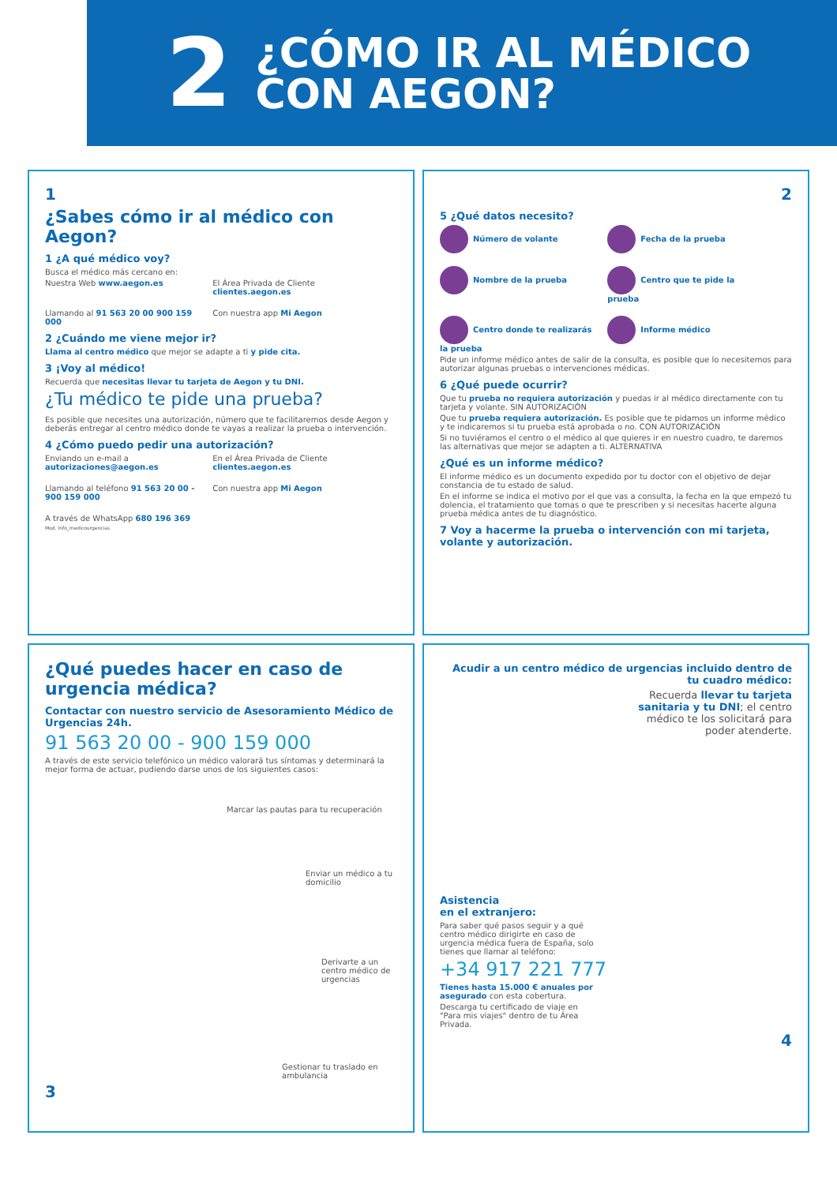2
¿CÓMO IR AL MÉDICO
CON AEGON?
1
¿Sabes cómo ir al médico con Aegon?
1 ¿A qué médico voy?
Busca el médico más cercano en:
Nuestra Web www.aegon.es
El Área Privada de Cliente clientes.aegon.es
Llamando al 91 563 20 00 900 159 000
Con nuestra app Mi Aegon
2 ¿Cuándo me viene mejor ir?
Llama al centro médico que mejor se adapte a ti y pide cita.
3 ¡Voy al médico!
Recuerda que necesitas llevar tu tarjeta de Aegon y tu DNI.
¿Tu médico te pide una prueba?
Es posible que necesites una autorización, número que te facilitaremos desde Aegon y deberás entregar al centro médico donde te vayas a realizar la prueba o intervención.
4 ¿Cómo puedo pedir una autorización?
Enviando un e-mail a autorizaciones@aegon.es
En el Área Privada de Cliente clientes.aegon.es
Llamando al teléfono 91 563 20 00 - 900 159 000
Con nuestra app Mi Aegon
A través de WhatsApp 680 196 369
Mod. Info_medicourgencias
2
5 ¿Qué datos necesito?
Número de volante
Fecha de la prueba
Nombre de la prueba
Centro que te pide la prueba
Centro donde te realizarás la prueba
Informe médico
Pide un informe médico antes de salir de la consulta, es posible que lo necesitemos para autorizar algunas pruebas o intervenciones médicas.
6 ¿Qué puede ocurrir?
Que tu prueba no requiera autorización y puedas ir al médico directamente con tu tarjeta y volante. SIN AUTORIZACIÓN
Que tu prueba requiera autorización. Es posible que te pidamos un informe médico y te indicaremos si tu prueba está aprobada o no. CON AUTORIZACIÓN
Si no tuviéramos el centro o el médico al que quieres ir en nuestro cuadro, te daremos las alternativas que mejor se adapten a ti. ALTERNATIVA
¿Qué es un informe médico?
El informe médico es un documento expedido por tu doctor con el objetivo de dejar constancia de tu estado de salud.
En el informe se indica el motivo por el que vas a consulta, la fecha en la que empezó tu dolencia, el tratamiento que tomas o que te prescriben y si necesitas hacerte alguna prueba médica antes de tu diagnóstico.
7 Voy a hacerme la prueba o intervención con mi tarjeta, volante y autorización.
¿Qué puedes hacer en caso de urgencia médica?
Contactar con nuestro servicio de Asesoramiento Médico de Urgencias 24h.
91 563 20 00 - 900 159 000
A través de este servicio telefónico un médico valorará tus síntomas y determinará la mejor forma de actuar, pudiendo darse unos de los siguientes casos:
Marcar las pautas para tu recuperación
Enviar un médico a tu domicilio
Derivarte a un centro médico de urgencias
Gestionar tu traslado en ambulancia
3
Acudir a un centro médico de urgencias incluido dentro de tu cuadro médico:
Recuerda llevar tu tarjeta sanitaria y tu DNI; el centro médico te los solicitará para poder atenderte.
Asistencia
en el extranjero:
Para saber qué pasos seguir y a qué centro médico dirigirte en caso de urgencia médica fuera de España, solo tienes que llamar al teléfono:
+34 917 221 777
Tienes hasta 15.000 € anuales por asegurado con esta cobertura.
Descarga tu certificado de viaje en "Para mis viajes" dentro de tu Área Privada.
4